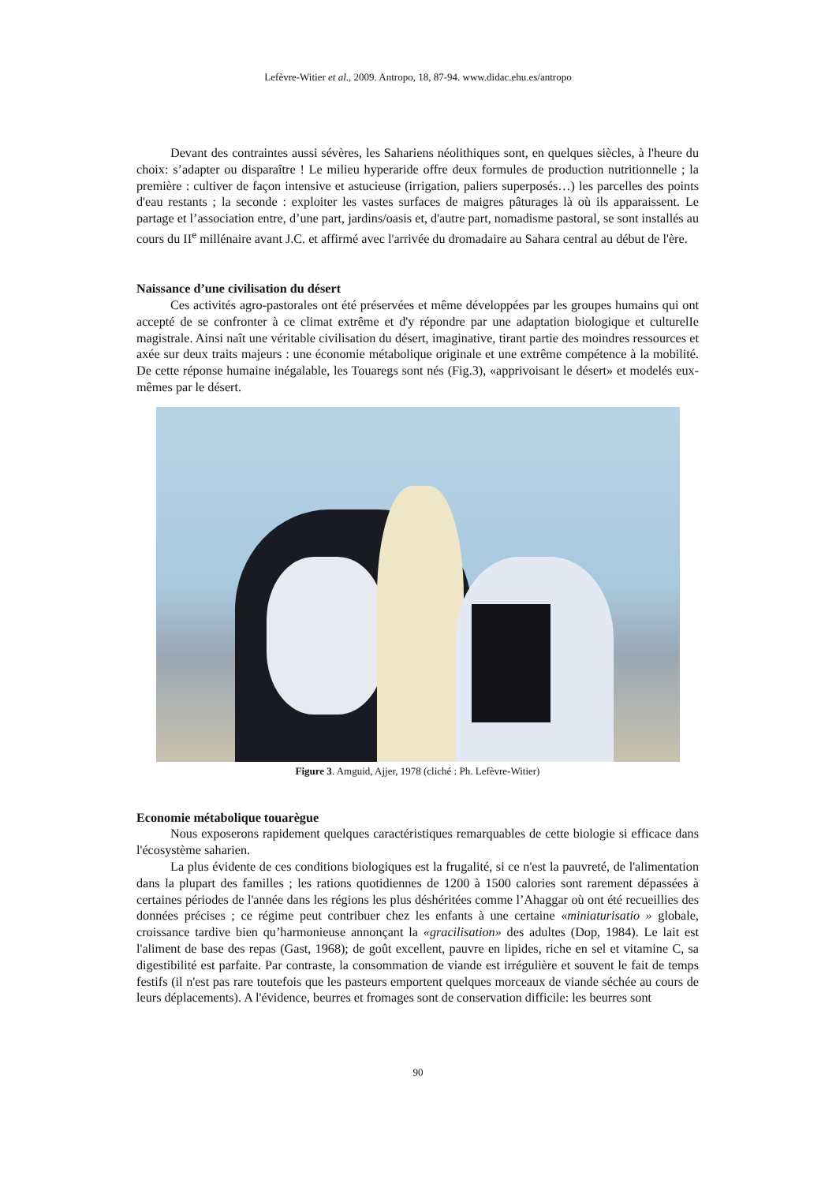Lefèvre-Witier et al., 2009. Antropo, 18, 87-94. www.didac.ehu.es/antropo
Devant des contraintes aussi sévères, les Sahariens néolithiques sont, en quelques siècles, à l'heure du choix: s’adapter ou disparaître ! Le milieu hyperaride offre deux formules de production nutritionnelle ; la première : cultiver de façon intensive et astucieuse (irrigation, paliers superposés…) les parcelles des points d'eau restants ; la seconde : exploiter les vastes surfaces de maigres pâturages là où ils apparaissent. Le partage et l’association entre, d’une part, jardins/oasis et, d'autre part, nomadisme pastoral, se sont installés au cours du II<sup>e</sup> millénaire avant J.C. et affirmé avec l'arrivée du dromadaire au Sahara central au début de l'ère.
Naissance d’une civilisation du désert
Ces activités agro-pastorales ont été préservées et même développées par les groupes humains qui ont accepté de se confronter à ce climat extrême et d'y répondre par une adaptation biologique et culturelIe magistrale. Ainsi naît une véritable civilisation du désert, imaginative, tirant partie des moindres ressources et axée sur deux traits majeurs : une économie métabolique originale et une extrême compétence à la mobilité. De cette réponse humaine inégalable, les Touaregs sont nés (Fig.3), «apprivoisant le désert» et modelés eux-mêmes par le désert.
Figure 3. Amguid, Ajjer, 1978 (cliché : Ph. Lefèvre-Witier)
Economie métabolique touarègue
Nous exposerons rapidement quelques caractéristiques remarquables de cette biologie si efficace dans l'écosystème saharien.
La plus évidente de ces conditions biologiques est la frugalité, si ce n'est la pauvreté, de l'alimentation dans la plupart des familles ; les rations quotidiennes de 1200 à 1500 calories sont rarement dépassées à certaines périodes de l'année dans les régions les plus déshéritées comme l’Ahaggar où ont été recueillies des données précises ; ce régime peut contribuer chez les enfants à une certaine «miniaturisatio » globale, croissance tardive bien qu’harmonieuse annonçant la «gracilisation» des adultes (Dop, 1984). Le lait est l'aliment de base des repas (Gast, 1968); de goût excellent, pauvre en lipides, riche en sel et vitamine C, sa digestibilité est parfaite. Par contraste, la consommation de viande est irrégulière et souvent le fait de temps festifs (il n'est pas rare toutefois que les pasteurs emportent quelques morceaux de viande séchée au cours de leurs déplacements). A l'évidence, beurres et fromages sont de conservation difficile: les beurres sont
90